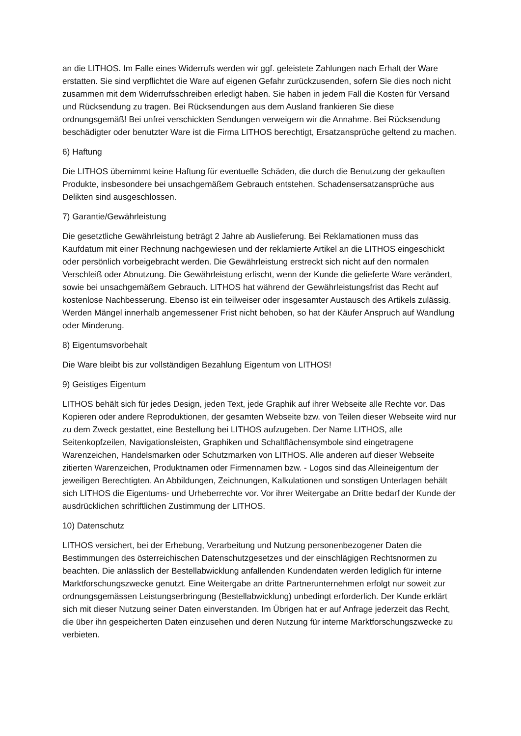an die LITHOS. Im Falle eines Widerrufs werden wir ggf. geleistete Zahlungen nach Erhalt der Ware erstatten. Sie sind verpflichtet die Ware auf eigenen Gefahr zurückzusenden, sofern Sie dies noch nicht zusammen mit dem Widerrufsschreiben erledigt haben. Sie haben in jedem Fall die Kosten für Versand und Rücksendung zu tragen. Bei Rücksendungen aus dem Ausland frankieren Sie diese ordnungsgemäß! Bei unfrei verschickten Sendungen verweigern wir die Annahme. Bei Rücksendung beschädigter oder benutzter Ware ist die Firma LITHOS berechtigt, Ersatzansprüche geltend zu machen.
6) Haftung
Die LITHOS übernimmt keine Haftung für eventuelle Schäden, die durch die Benutzung der gekauften Produkte, insbesondere bei unsachgemäßem Gebrauch entstehen. Schadensersatzansprüche aus Delikten sind ausgeschlossen.
7) Garantie/Gewährleistung
Die gesetztliche Gewährleistung beträgt 2 Jahre ab Auslieferung. Bei Reklamationen muss das Kaufdatum mit einer Rechnung nachgewiesen und der reklamierte Artikel an die LITHOS eingeschickt oder persönlich vorbeigebracht werden. Die Gewährleistung erstreckt sich nicht auf den normalen Verschleiß oder Abnutzung. Die Gewährleistung erlischt, wenn der Kunde die gelieferte Ware verändert, sowie bei unsachgemäßem Gebrauch. LITHOS hat während der Gewährleistungsfrist das Recht auf kostenlose Nachbesserung. Ebenso ist ein teilweiser oder insgesamter Austausch des Artikels zulässig. Werden Mängel innerhalb angemessener Frist nicht behoben, so hat der Käufer Anspruch auf Wandlung oder Minderung.
8) Eigentumsvorbehalt
Die Ware bleibt bis zur vollständigen Bezahlung Eigentum von LITHOS!
9) Geistiges Eigentum
LITHOS behält sich für jedes Design, jeden Text, jede Graphik auf ihrer Webseite alle Rechte vor. Das Kopieren oder andere Reproduktionen, der gesamten Webseite bzw. von Teilen dieser Webseite wird nur zu dem Zweck gestattet, eine Bestellung bei LITHOS aufzugeben. Der Name LITHOS, alle Seitenkopfzeilen, Navigationsleisten, Graphiken und Schaltflächensymbole sind eingetragene Warenzeichen, Handelsmarken oder Schutzmarken von LITHOS. Alle anderen auf dieser Webseite zitierten Warenzeichen, Produktnamen oder Firmennamen bzw. - Logos sind das Alleineigentum der jeweiligen Berechtigten. An Abbildungen, Zeichnungen, Kalkulationen und sonstigen Unterlagen behält sich LITHOS die Eigentums- und Urheberrechte vor. Vor ihrer Weitergabe an Dritte bedarf der Kunde der ausdrücklichen schriftlichen Zustimmung der LITHOS.
10) Datenschutz
LITHOS versichert, bei der Erhebung, Verarbeitung und Nutzung personenbezogener Daten die Bestimmungen des österreichischen Datenschutzgesetzes und der einschlägigen Rechtsnormen zu beachten. Die anlässlich der Bestellabwicklung anfallenden Kundendaten werden lediglich für interne Marktforschungszwecke genutzt. Eine Weitergabe an dritte Partnerunternehmen erfolgt nur soweit zur ordnungsgemässen Leistungserbringung (Bestellabwicklung) unbedingt erforderlich. Der Kunde erklärt sich mit dieser Nutzung seiner Daten einverstanden. Im Übrigen hat er auf Anfrage jederzeit das Recht, die über ihn gespeicherten Daten einzusehen und deren Nutzung für interne Marktforschungszwecke zu verbieten.